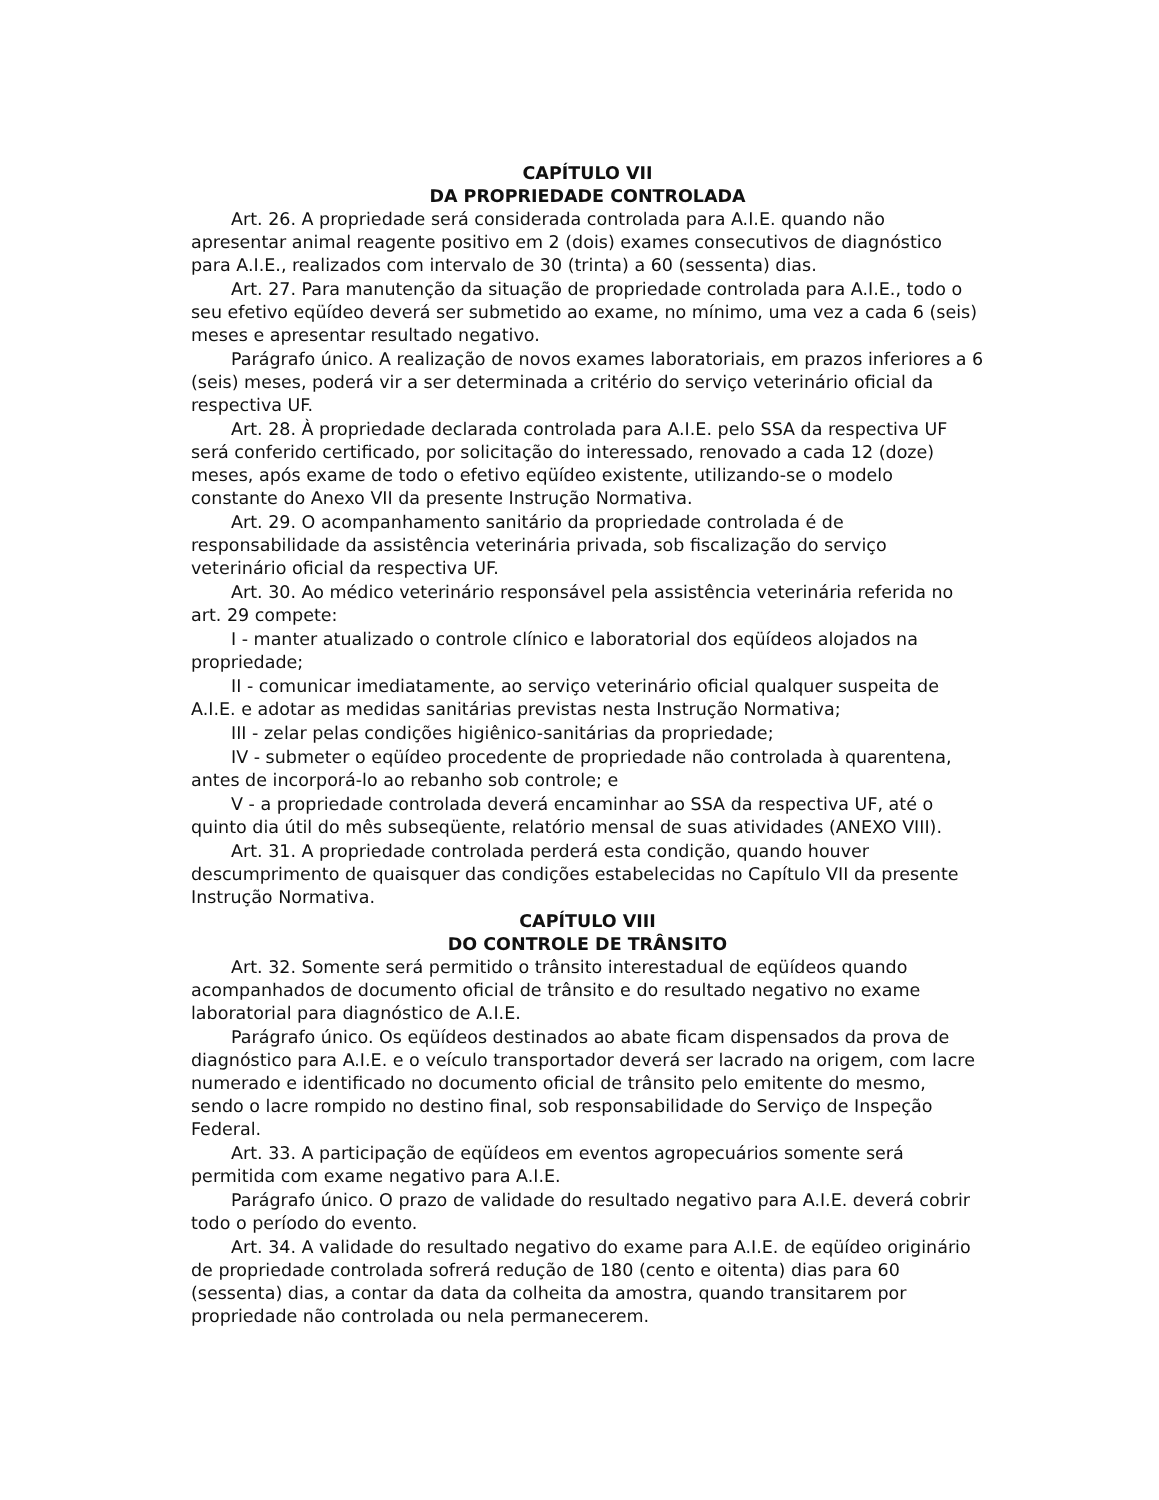CAPÍTULO VII
DA PROPRIEDADE CONTROLADA
Art. 26. A propriedade será considerada controlada para A.I.E. quando não apresentar animal reagente positivo em 2 (dois) exames consecutivos de diagnóstico para A.I.E., realizados com intervalo de 30 (trinta) a 60 (sessenta) dias.
Art. 27. Para manutenção da situação de propriedade controlada para A.I.E., todo o seu efetivo eqüídeo deverá ser submetido ao exame, no mínimo, uma vez a cada 6 (seis) meses e apresentar resultado negativo.
Parágrafo único. A realização de novos exames laboratoriais, em prazos inferiores a 6 (seis) meses, poderá vir a ser determinada a critério do serviço veterinário oficial da respectiva UF.
Art. 28. À propriedade declarada controlada para A.I.E. pelo SSA da respectiva UF será conferido certificado, por solicitação do interessado, renovado a cada 12 (doze) meses, após exame de todo o efetivo eqüídeo existente, utilizando-se o modelo constante do Anexo VII da presente Instrução Normativa.
Art. 29. O acompanhamento sanitário da propriedade controlada é de responsabilidade da assistência veterinária privada, sob fiscalização do serviço veterinário oficial da respectiva UF.
Art. 30. Ao médico veterinário responsável pela assistência veterinária referida no art. 29 compete:
I - manter atualizado o controle clínico e laboratorial dos eqüídeos alojados na propriedade;
II - comunicar imediatamente, ao serviço veterinário oficial qualquer suspeita de A.I.E. e adotar as medidas sanitárias previstas nesta Instrução Normativa;
III - zelar pelas condições higiênico-sanitárias da propriedade;
IV - submeter o eqüídeo procedente de propriedade não controlada à quarentena, antes de incorporá-lo ao rebanho sob controle; e
V - a propriedade controlada deverá encaminhar ao SSA da respectiva UF, até o quinto dia útil do mês subseqüente, relatório mensal de suas atividades (ANEXO VIII).
Art. 31. A propriedade controlada perderá esta condição, quando houver descumprimento de quaisquer das condições estabelecidas no Capítulo VII da presente Instrução Normativa.
CAPÍTULO VIII
DO CONTROLE DE TRÂNSITO
Art. 32. Somente será permitido o trânsito interestadual de eqüídeos quando acompanhados de documento oficial de trânsito e do resultado negativo no exame laboratorial para diagnóstico de A.I.E.
Parágrafo único. Os eqüídeos destinados ao abate ficam dispensados da prova de diagnóstico para A.I.E. e o veículo transportador deverá ser lacrado na origem, com lacre numerado e identificado no documento oficial de trânsito pelo emitente do mesmo, sendo o lacre rompido no destino final, sob responsabilidade do Serviço de Inspeção Federal.
Art. 33. A participação de eqüídeos em eventos agropecuários somente será permitida com exame negativo para A.I.E.
Parágrafo único. O prazo de validade do resultado negativo para A.I.E. deverá cobrir todo o período do evento.
Art. 34. A validade do resultado negativo do exame para A.I.E. de eqüídeo originário de propriedade controlada sofrerá redução de 180 (cento e oitenta) dias para 60 (sessenta) dias, a contar da data da colheita da amostra, quando transitarem por propriedade não controlada ou nela permanecerem.